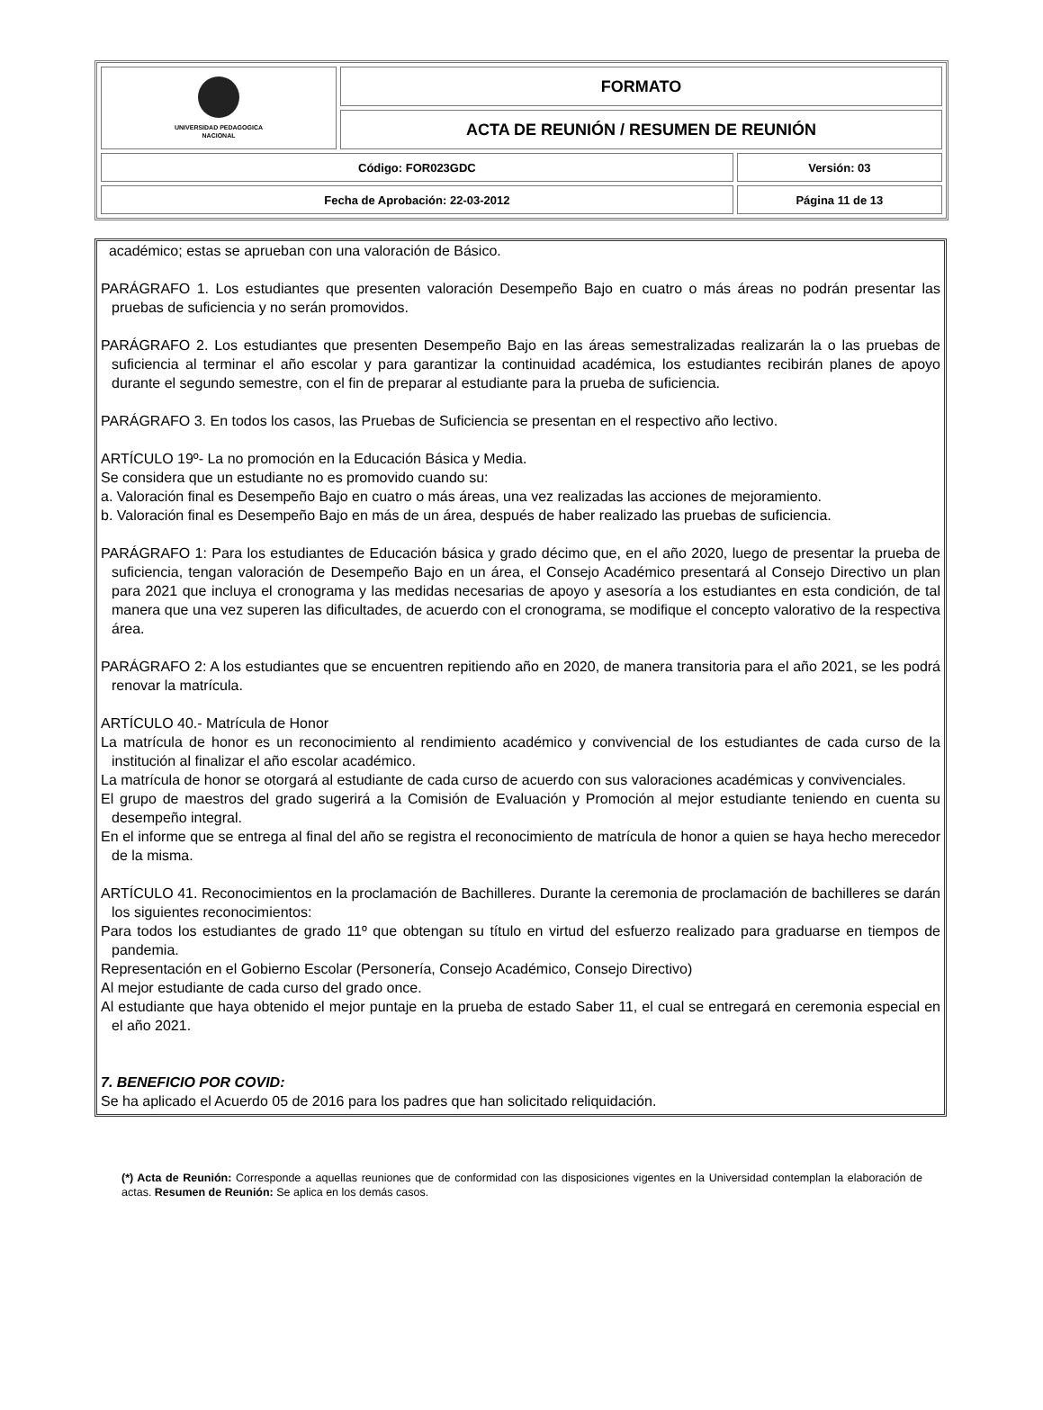| UNIVERSIDAD PEDAGOGICA NACIONAL | FORMATO | |
| | ACTA DE REUNIÓN / RESUMEN DE REUNIÓN | |
| Código: FOR023GDC | | Versión: 03 |
| Fecha de Aprobación: 22-03-2012 | | Página 11 de 13 |
académico; estas se aprueban con una valoración de Básico.
PARÁGRAFO 1. Los estudiantes que presenten valoración Desempeño Bajo en cuatro o más áreas no podrán presentar las pruebas de suficiencia y no serán promovidos.
PARÁGRAFO 2. Los estudiantes que presenten Desempeño Bajo en las áreas semestralizadas realizarán la o las pruebas de suficiencia al terminar el año escolar y para garantizar la continuidad académica, los estudiantes recibirán planes de apoyo durante el segundo semestre, con el fin de preparar al estudiante para la prueba de suficiencia.
PARÁGRAFO 3. En todos los casos, las Pruebas de Suficiencia se presentan en el respectivo año lectivo.
ARTÍCULO 19º- La no promoción en la Educación Básica y Media.
Se considera que un estudiante no es promovido cuando su:
a. Valoración final es Desempeño Bajo en cuatro o más áreas, una vez realizadas las acciones de mejoramiento.
b. Valoración final es Desempeño Bajo en más de un área, después de haber realizado las pruebas de suficiencia.
PARÁGRAFO 1: Para los estudiantes de Educación básica y grado décimo que, en el año 2020, luego de presentar la prueba de suficiencia, tengan valoración de Desempeño Bajo en un área, el Consejo Académico presentará al Consejo Directivo un plan para 2021 que incluya el cronograma y las medidas necesarias de apoyo y asesoría a los estudiantes en esta condición, de tal manera que una vez superen las dificultades, de acuerdo con el cronograma, se modifique el concepto valorativo de la respectiva área.
PARÁGRAFO 2: A los estudiantes que se encuentren repitiendo año en 2020, de manera transitoria para el año 2021, se les podrá renovar la matrícula.
ARTÍCULO 40.- Matrícula de Honor
La matrícula de honor es un reconocimiento al rendimiento académico y convivencial de los estudiantes de cada curso de la institución al finalizar el año escolar académico.
La matrícula de honor se otorgará al estudiante de cada curso de acuerdo con sus valoraciones académicas y convivenciales.
El grupo de maestros del grado sugerirá a la Comisión de Evaluación y Promoción al mejor estudiante teniendo en cuenta su desempeño integral.
En el informe que se entrega al final del año se registra el reconocimiento de matrícula de honor a quien se haya hecho merecedor de la misma.
ARTÍCULO 41. Reconocimientos en la proclamación de Bachilleres. Durante la ceremonia de proclamación de bachilleres se darán los siguientes reconocimientos:
Para todos los estudiantes de grado 11º que obtengan su título en virtud del esfuerzo realizado para graduarse en tiempos de pandemia.
Representación en el Gobierno Escolar (Personería, Consejo Académico, Consejo Directivo)
Al mejor estudiante de cada curso del grado once.
Al estudiante que haya obtenido el mejor puntaje en la prueba de estado Saber 11, el cual se entregará en ceremonia especial en el año 2021.
7. BENEFICIO POR COVID:
Se ha aplicado el Acuerdo 05 de 2016 para los padres que han solicitado reliquidación.
(*) Acta de Reunión: Corresponde a aquellas reuniones que de conformidad con las disposiciones vigentes en la Universidad contemplan la elaboración de actas. Resumen de Reunión: Se aplica en los demás casos.